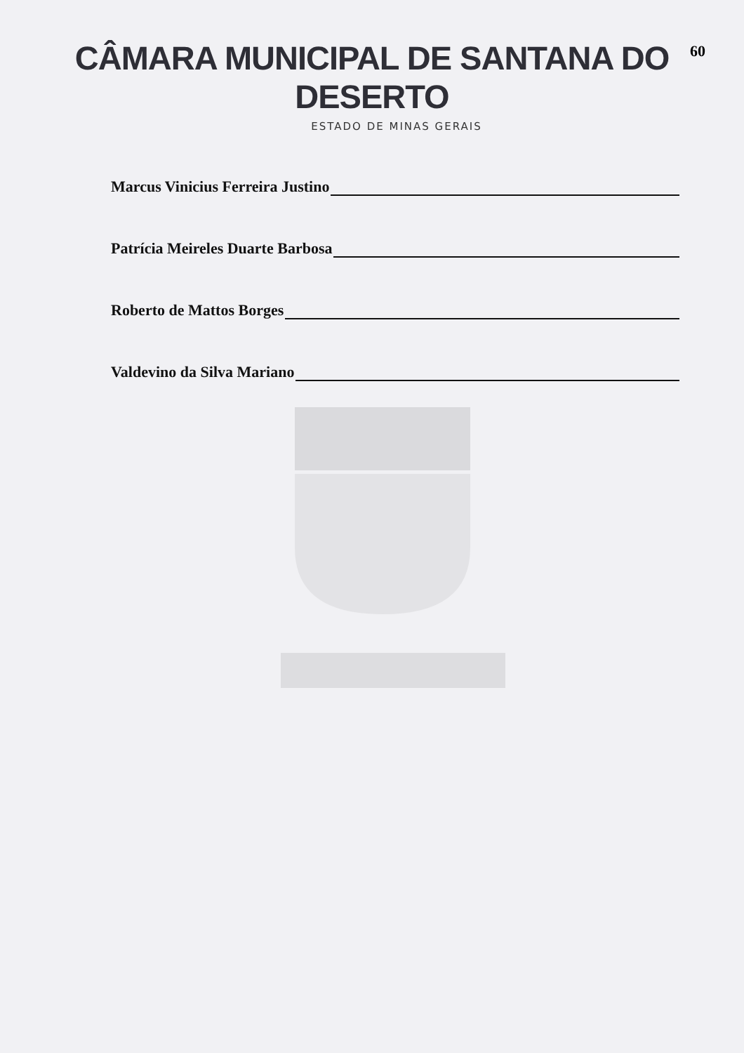CÂMARA MUNICIPAL DE SANTANA DO DESERTO
60
ESTADO DE MINAS GERAIS
Marcus Vinicius Ferreira Justino
Patrícia Meireles Duarte Barbosa
Roberto de Mattos Borges
Valdevino da Silva Mariano